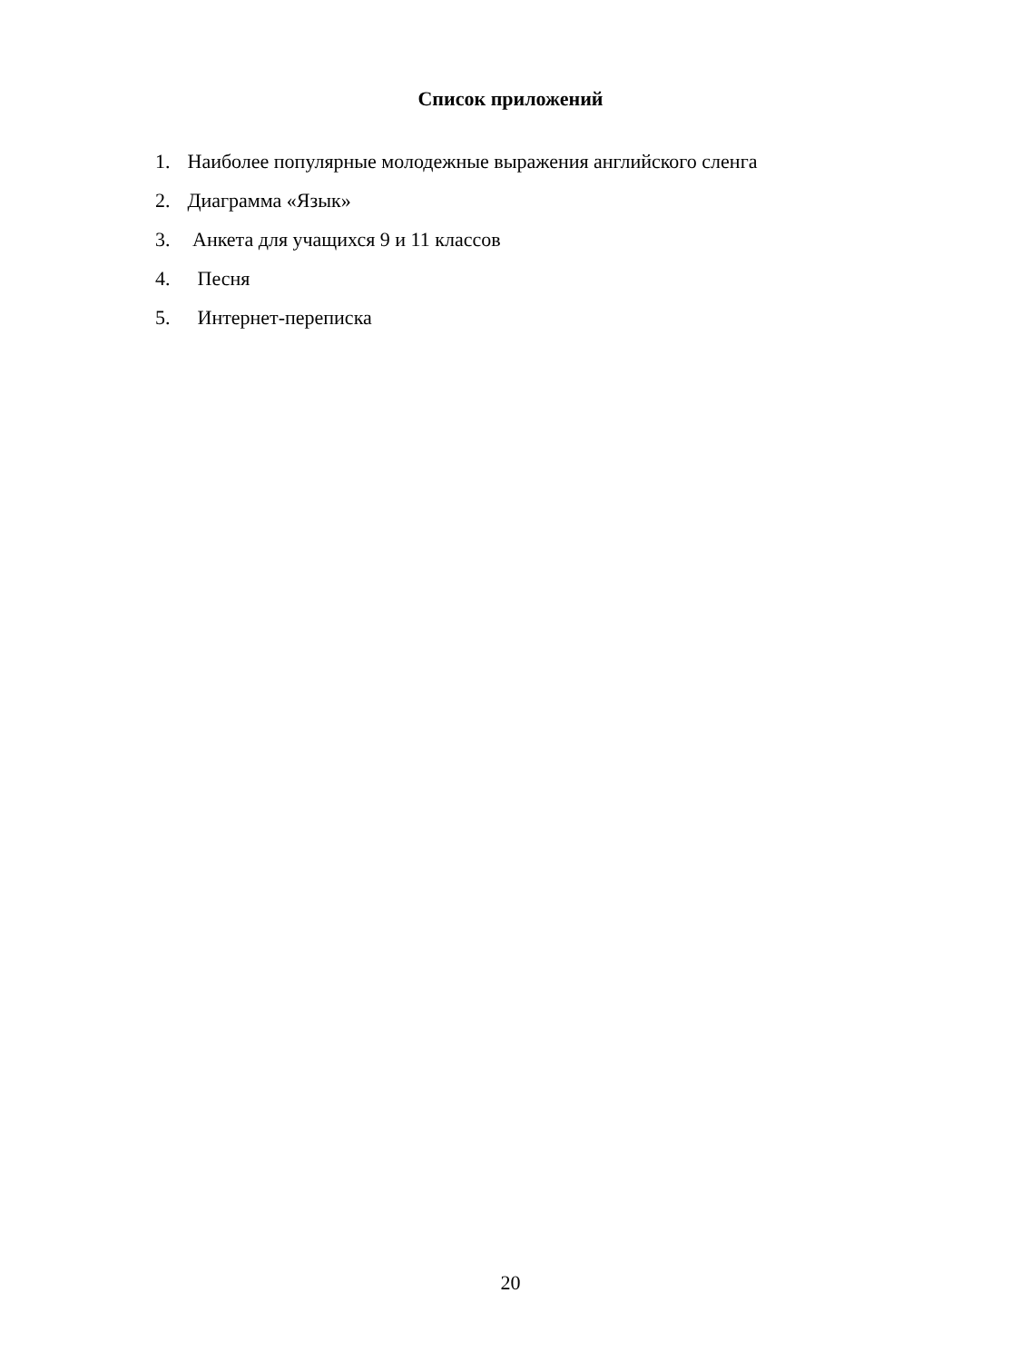Список приложений
1. Наиболее популярные молодежные выражения английского сленга
2. Диаграмма «Язык»
3. Анкета для учащихся 9 и 11 классов
4. Песня
5. Интернет-переписка
20